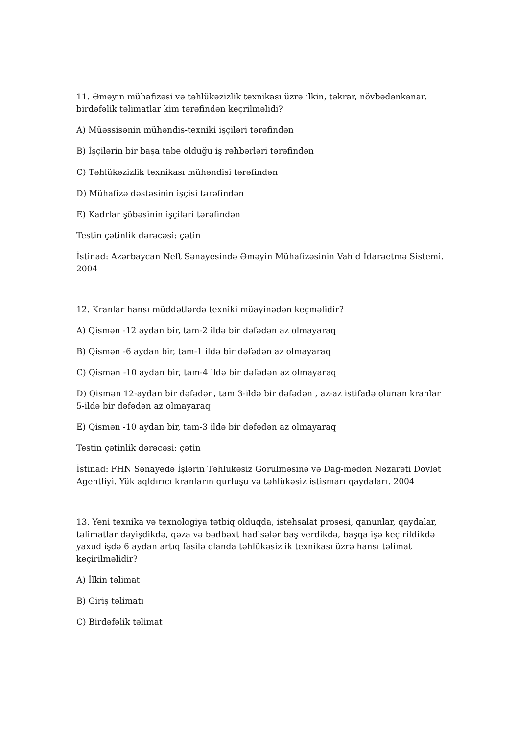11. Əməyin mühafizəsi və təhlükəzizlik texnikası üzrə ilkin, təkrar, növbədənkənar, birdəfəlik təlimatlar kim tərəfindən keçrilməlidi?
A) Müəssisənin mühəndis-texniki işçiləri tərəfindən
B) İşçilərin bir başa tabe olduğu iş rəhbərləri tərəfindən
C) Təhlükəzizlik texnikası mühəndisi tərəfindən
D) Mühafizə dəstəsinin işçisi tərəfindən
E) Kadrlar şöbəsinin işçiləri tərəfindən
Testin çətinlik dərəcəsi: çətin
İstinad: Azərbaycan Neft Sənayesində Əməyin Mühafizəsinin Vahid İdarəetmə Sistemi. 2004
12. Kranlar hansı müddətlərdə texniki müayinədən keçməlidir?
A) Qismən -12 aydan bir, tam-2 ildə bir dəfədən az olmayaraq
B) Qismən -6 aydan bir, tam-1 ildə bir dəfədən az olmayaraq
C) Qismən -10 aydan bir, tam-4 ildə bir dəfədən az olmayaraq
D) Qismən 12-aydan bir dəfədən, tam 3-ildə bir dəfədən , az-az istifadə olunan kranlar 5-ildə bir dəfədən az olmayaraq
E) Qismən -10 aydan bir, tam-3 ildə bir dəfədən az olmayaraq
Testin çətinlik dərəcəsi: çətin
İstinad: FHN Sənayedə İşlərin Təhlükəsiz Görülməsinə və Dağ-mədən Nəzarəti Dövlət Agentliyi. Yük aqldırıcı kranların qurluşu və təhlükəsiz istismarı qaydaları. 2004
13. Yeni texnika və texnologiya tətbiq olduqda, istehsalat prosesi, qanunlar, qaydalar, təlimatlar dəyişdikdə, qəza və bədbəxt hadisələr baş verdikdə, başqa işə keçirildikdə yaxud işdə 6 aydan artıq fasilə olanda təhlükəsizlik texnikası üzrə hansı təlimat keçirilməlidir?
A) İlkin təlimat
B) Giriş təlimatı
C) Birdəfəlik təlimat